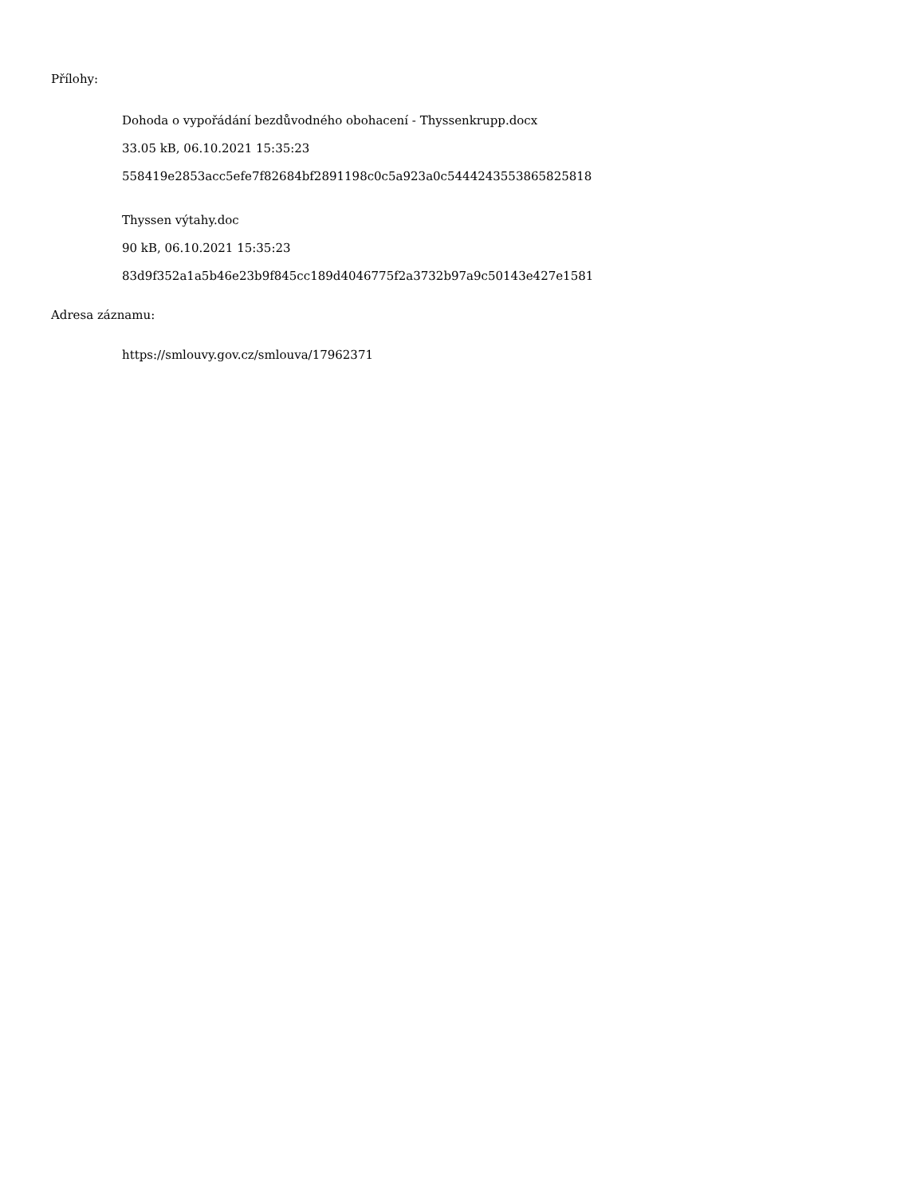Přílohy:
Dohoda o vypořádání bezdůvodného obohacení - Thyssenkrupp.docx
33.05 kB, 06.10.2021 15:35:23
558419e2853acc5efe7f82684bf2891198c0c5a923a0c5444243553865825818
Thyssen výtahy.doc
90 kB, 06.10.2021 15:35:23
83d9f352a1a5b46e23b9f845cc189d4046775f2a3732b97a9c50143e427e1581
Adresa záznamu:
https://smlouvy.gov.cz/smlouva/17962371